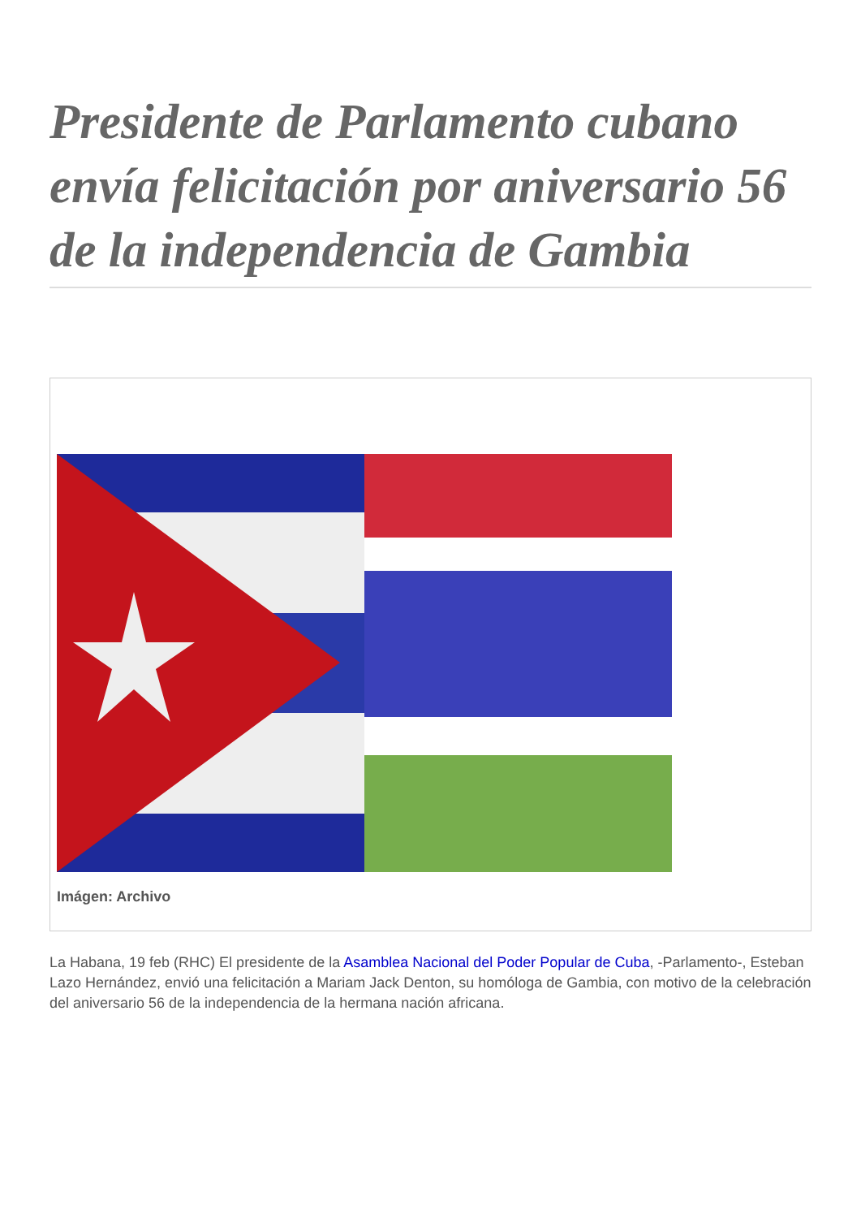Presidente de Parlamento cubano envía felicitación por aniversario 56 de la independencia de Gambia
Imágen: Archivo
La Habana, 19 feb (RHC) El presidente de la Asamblea Nacional del Poder Popular de Cuba, -Parlamento-, Esteban Lazo Hernández, envió una felicitación a Mariam Jack Denton, su homóloga de Gambia, con motivo de la celebración del aniversario 56 de la independencia de la hermana nación africana.